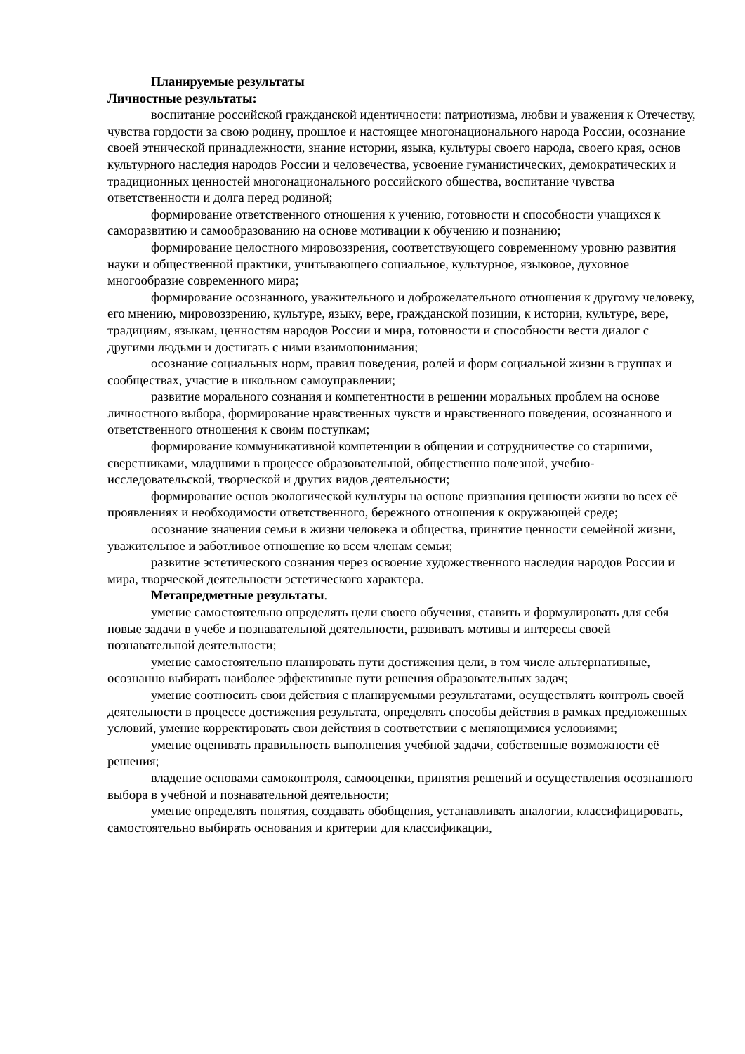Планируемые результаты
Личностные результаты:
воспитание российской гражданской идентичности: патриотизма, любви и уважения к Отечеству, чувства гордости за свою родину, прошлое и настоящее многонационального народа России, осознание своей этнической принадлежности, знание истории, языка, культуры своего народа, своего края, основ культурного наследия народов России и человечества, усвоение гуманистических, демократических и традиционных ценностей многонационального российского общества, воспитание чувства ответственности и долга перед родиной;
формирование ответственного отношения к учению, готовности и способности учащихся к саморазвитию и самообразованию на основе мотивации к обучению и познанию;
формирование целостного мировоззрения, соответствующего современному уровню развития науки и общественной практики, учитывающего социальное, культурное, языковое, духовное многообразие современного мира;
формирование осознанного, уважительного и доброжелательного отношения к другому человеку, его мнению, мировоззрению, культуре, языку, вере, гражданской позиции, к истории, культуре, вере, традициям, языкам, ценностям народов России и мира, готовности и способности вести диалог с другими людьми и достигать с ними взаимопонимания;
осознание социальных норм, правил поведения, ролей и форм социальной жизни в группах и сообществах, участие в школьном самоуправлении;
развитие морального сознания и компетентности в решении моральных проблем на основе личностного выбора, формирование нравственных чувств и нравственного поведения, осознанного и ответственного отношения к своим поступкам;
формирование коммуникативной компетенции в общении и сотрудничестве со старшими, сверстниками, младшими в процессе образовательной, общественно полезной, учебно-исследовательской, творческой и других видов деятельности;
формирование основ экологической культуры на основе признания ценности жизни во всех её проявлениях и необходимости ответственного, бережного отношения к окружающей среде;
осознание значения семьи в жизни человека и общества, принятие ценности семейной жизни, уважительное и заботливое отношение ко всем членам семьи;
развитие эстетического сознания через освоение художественного наследия народов России и мира, творческой деятельности эстетического характера.
Метапредметные результаты.
умение самостоятельно определять цели своего обучения, ставить и формулировать для себя новые задачи в учебе и познавательной деятельности, развивать мотивы и интересы своей познавательной деятельности;
умение самостоятельно планировать пути достижения цели, в том числе альтернативные, осознанно выбирать наиболее эффективные пути решения образовательных задач;
умение соотносить свои действия с планируемыми результатами, осуществлять контроль своей деятельности в процессе достижения результата, определять способы действия в рамках предложенных условий, умение корректировать свои действия в соответствии с меняющимися условиями;
умение оценивать правильность выполнения учебной задачи, собственные возможности её решения;
владение основами самоконтроля, самооценки, принятия решений и осуществления осознанного выбора в учебной и познавательной деятельности;
умение определять понятия, создавать обобщения, устанавливать аналогии, классифицировать, самостоятельно выбирать основания и критерии для классификации,